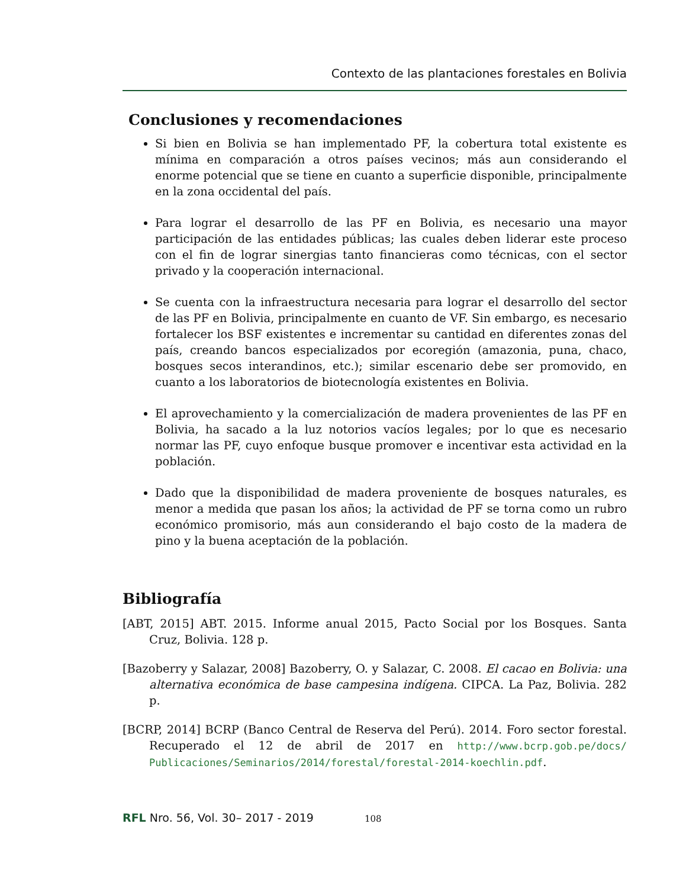Contexto de las plantaciones forestales en Bolivia
Conclusiones y recomendaciones
Si bien en Bolivia se han implementado PF, la cobertura total existente es mínima en comparación a otros países vecinos; más aun considerando el enorme potencial que se tiene en cuanto a superficie disponible, principalmente en la zona occidental del país.
Para lograr el desarrollo de las PF en Bolivia, es necesario una mayor participación de las entidades públicas; las cuales deben liderar este proceso con el fin de lograr sinergias tanto financieras como técnicas, con el sector privado y la cooperación internacional.
Se cuenta con la infraestructura necesaria para lograr el desarrollo del sector de las PF en Bolivia, principalmente en cuanto de VF. Sin embargo, es necesario fortalecer los BSF existentes e incrementar su cantidad en diferentes zonas del país, creando bancos especializados por ecoregión (amazonia, puna, chaco, bosques secos interandinos, etc.); similar escenario debe ser promovido, en cuanto a los laboratorios de biotecnología existentes en Bolivia.
El aprovechamiento y la comercialización de madera provenientes de las PF en Bolivia, ha sacado a la luz notorios vacíos legales; por lo que es necesario normar las PF, cuyo enfoque busque promover e incentivar esta actividad en la población.
Dado que la disponibilidad de madera proveniente de bosques naturales, es menor a medida que pasan los años; la actividad de PF se torna como un rubro económico promisorio, más aun considerando el bajo costo de la madera de pino y la buena aceptación de la población.
Bibliografía
[ABT, 2015] ABT. 2015. Informe anual 2015, Pacto Social por los Bosques. Santa Cruz, Bolivia. 128 p.
[Bazoberry y Salazar, 2008] Bazoberry, O. y Salazar, C. 2008. El cacao en Bolivia: una alternativa económica de base campesina indígena. CIPCA. La Paz, Bolivia. 282 p.
[BCRP, 2014] BCRP (Banco Central de Reserva del Perú). 2014. Foro sector forestal. Recuperado el 12 de abril de 2017 en http://www.bcrp.gob.pe/docs/ Publicaciones/Seminarios/2014/forestal/forestal-2014-koechlin.pdf.
RFL Nro. 56, Vol. 30– 2017 - 2019 108